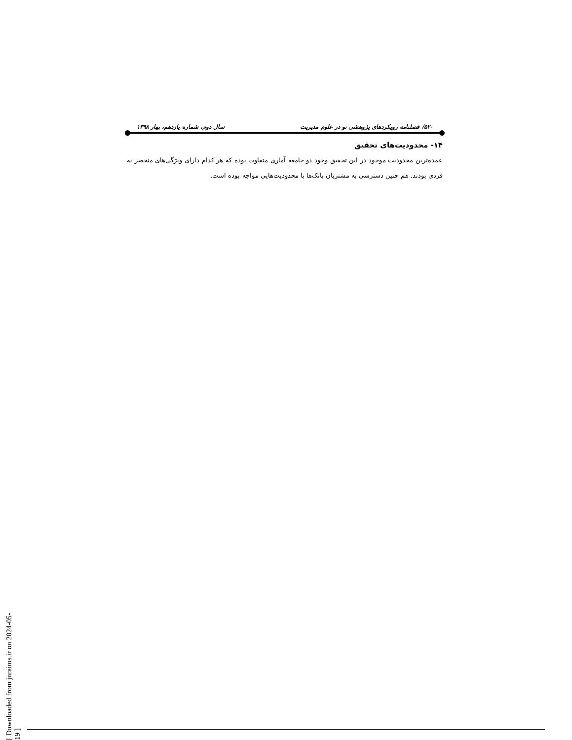۵۲۰/ فصلنامه رویکردهای پژوهشی نو در علوم مدیریت سال دوم، شماره یازدهم، بهار ۱۳۹۸
۱۴- محدودیت‌های تحقیق
عمده‌ترین محدودیت موجود در این تحقیق وجود دو جامعه آماری متفاوت بوده که هر کدام دارای ویژگی‌های منحصر به فردی بودند. هم چنین دسترسی به مشتریان بانک‌ها با محدودیت‌هایی مواجه بوده است.
[ Downloaded from jnraims.ir on 2024-05-19 ]